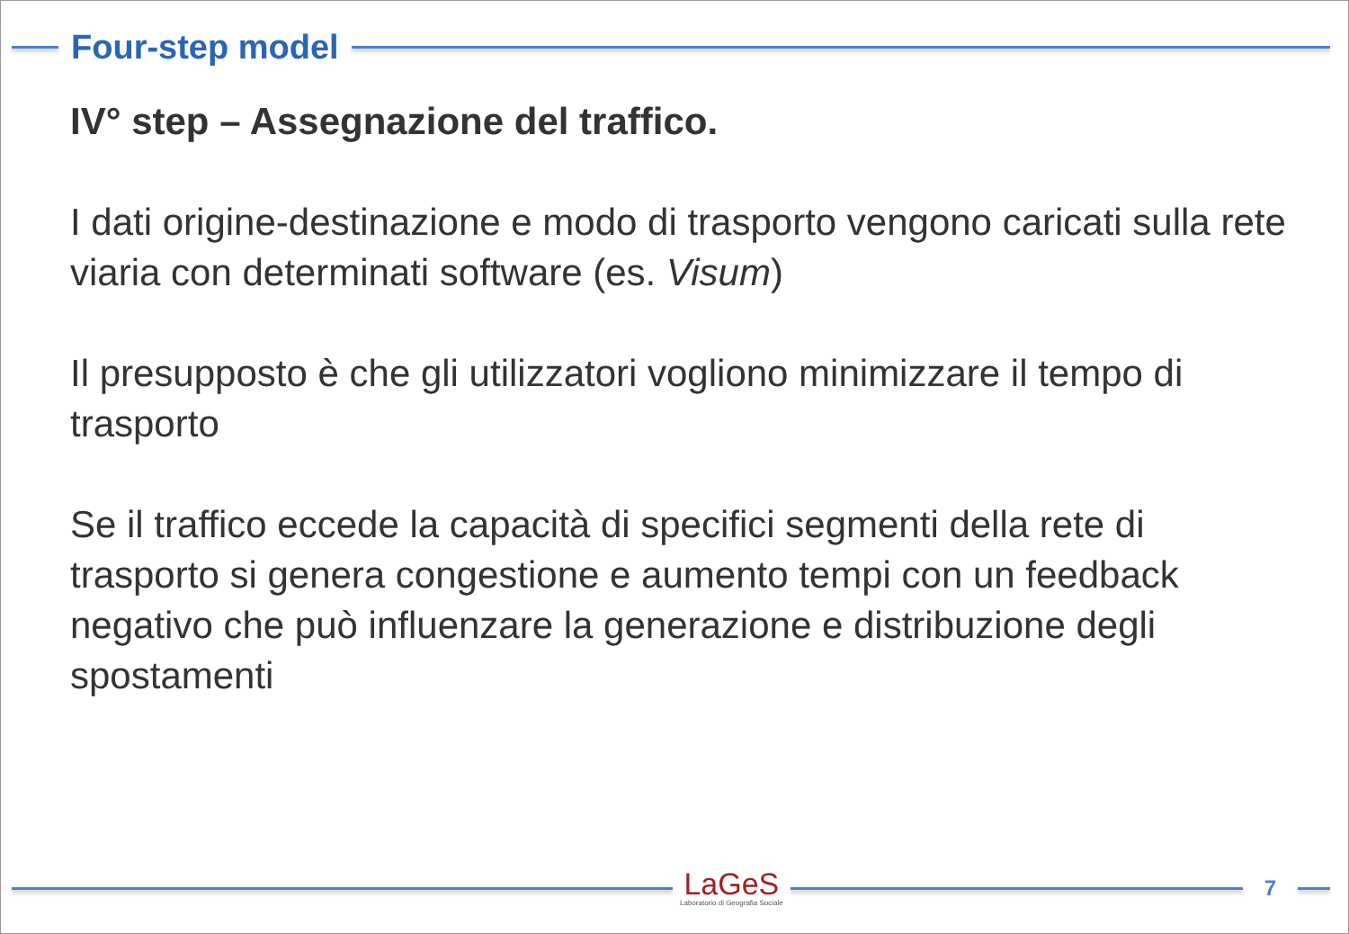Four-step model
IV° step – Assegnazione del traffico.
I dati origine-destinazione e modo di trasporto vengono caricati sulla rete viaria con determinati software (es. Visum)
Il presupposto è che gli utilizzatori vogliono minimizzare il tempo di trasporto
Se il traffico eccede la capacità di specifici segmenti della rete di trasporto si genera congestione e aumento tempi con un feedback negativo che può influenzare la generazione e distribuzione degli spostamenti
LaGeS
Laboratorio di Geografia Sociale
7